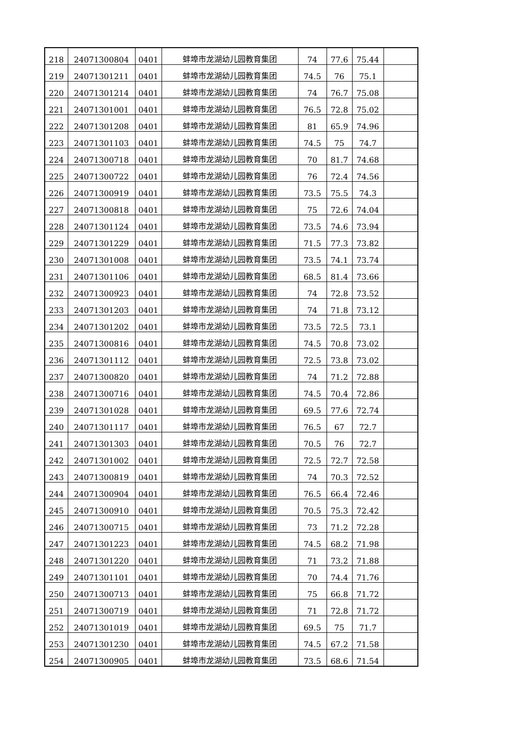| 218 | 24071300804 | 0401 | 蚌埠市龙湖幼儿园教育集团 | 74 | 77.6 | 75.44 | |
| 219 | 24071301211 | 0401 | 蚌埠市龙湖幼儿园教育集团 | 74.5 | 76 | 75.1 | |
| 220 | 24071301214 | 0401 | 蚌埠市龙湖幼儿园教育集团 | 74 | 76.7 | 75.08 | |
| 221 | 24071301001 | 0401 | 蚌埠市龙湖幼儿园教育集团 | 76.5 | 72.8 | 75.02 | |
| 222 | 24071301208 | 0401 | 蚌埠市龙湖幼儿园教育集团 | 81 | 65.9 | 74.96 | |
| 223 | 24071301103 | 0401 | 蚌埠市龙湖幼儿园教育集团 | 74.5 | 75 | 74.7 | |
| 224 | 24071300718 | 0401 | 蚌埠市龙湖幼儿园教育集团 | 70 | 81.7 | 74.68 | |
| 225 | 24071300722 | 0401 | 蚌埠市龙湖幼儿园教育集团 | 76 | 72.4 | 74.56 | |
| 226 | 24071300919 | 0401 | 蚌埠市龙湖幼儿园教育集团 | 73.5 | 75.5 | 74.3 | |
| 227 | 24071300818 | 0401 | 蚌埠市龙湖幼儿园教育集团 | 75 | 72.6 | 74.04 | |
| 228 | 24071301124 | 0401 | 蚌埠市龙湖幼儿园教育集团 | 73.5 | 74.6 | 73.94 | |
| 229 | 24071301229 | 0401 | 蚌埠市龙湖幼儿园教育集团 | 71.5 | 77.3 | 73.82 | |
| 230 | 24071301008 | 0401 | 蚌埠市龙湖幼儿园教育集团 | 73.5 | 74.1 | 73.74 | |
| 231 | 24071301106 | 0401 | 蚌埠市龙湖幼儿园教育集团 | 68.5 | 81.4 | 73.66 | |
| 232 | 24071300923 | 0401 | 蚌埠市龙湖幼儿园教育集团 | 74 | 72.8 | 73.52 | |
| 233 | 24071301203 | 0401 | 蚌埠市龙湖幼儿园教育集团 | 74 | 71.8 | 73.12 | |
| 234 | 24071301202 | 0401 | 蚌埠市龙湖幼儿园教育集团 | 73.5 | 72.5 | 73.1 | |
| 235 | 24071300816 | 0401 | 蚌埠市龙湖幼儿园教育集团 | 74.5 | 70.8 | 73.02 | |
| 236 | 24071301112 | 0401 | 蚌埠市龙湖幼儿园教育集团 | 72.5 | 73.8 | 73.02 | |
| 237 | 24071300820 | 0401 | 蚌埠市龙湖幼儿园教育集团 | 74 | 71.2 | 72.88 | |
| 238 | 24071300716 | 0401 | 蚌埠市龙湖幼儿园教育集团 | 74.5 | 70.4 | 72.86 | |
| 239 | 24071301028 | 0401 | 蚌埠市龙湖幼儿园教育集团 | 69.5 | 77.6 | 72.74 | |
| 240 | 24071301117 | 0401 | 蚌埠市龙湖幼儿园教育集团 | 76.5 | 67 | 72.7 | |
| 241 | 24071301303 | 0401 | 蚌埠市龙湖幼儿园教育集团 | 70.5 | 76 | 72.7 | |
| 242 | 24071301002 | 0401 | 蚌埠市龙湖幼儿园教育集团 | 72.5 | 72.7 | 72.58 | |
| 243 | 24071300819 | 0401 | 蚌埠市龙湖幼儿园教育集团 | 74 | 70.3 | 72.52 | |
| 244 | 24071300904 | 0401 | 蚌埠市龙湖幼儿园教育集团 | 76.5 | 66.4 | 72.46 | |
| 245 | 24071300910 | 0401 | 蚌埠市龙湖幼儿园教育集团 | 70.5 | 75.3 | 72.42 | |
| 246 | 24071300715 | 0401 | 蚌埠市龙湖幼儿园教育集团 | 73 | 71.2 | 72.28 | |
| 247 | 24071301223 | 0401 | 蚌埠市龙湖幼儿园教育集团 | 74.5 | 68.2 | 71.98 | |
| 248 | 24071301220 | 0401 | 蚌埠市龙湖幼儿园教育集团 | 71 | 73.2 | 71.88 | |
| 249 | 24071301101 | 0401 | 蚌埠市龙湖幼儿园教育集团 | 70 | 74.4 | 71.76 | |
| 250 | 24071300713 | 0401 | 蚌埠市龙湖幼儿园教育集团 | 75 | 66.8 | 71.72 | |
| 251 | 24071300719 | 0401 | 蚌埠市龙湖幼儿园教育集团 | 71 | 72.8 | 71.72 | |
| 252 | 24071301019 | 0401 | 蚌埠市龙湖幼儿园教育集团 | 69.5 | 75 | 71.7 | |
| 253 | 24071301230 | 0401 | 蚌埠市龙湖幼儿园教育集团 | 74.5 | 67.2 | 71.58 | |
| 254 | 24071300905 | 0401 | 蚌埠市龙湖幼儿园教育集团 | 73.5 | 68.6 | 71.54 | |